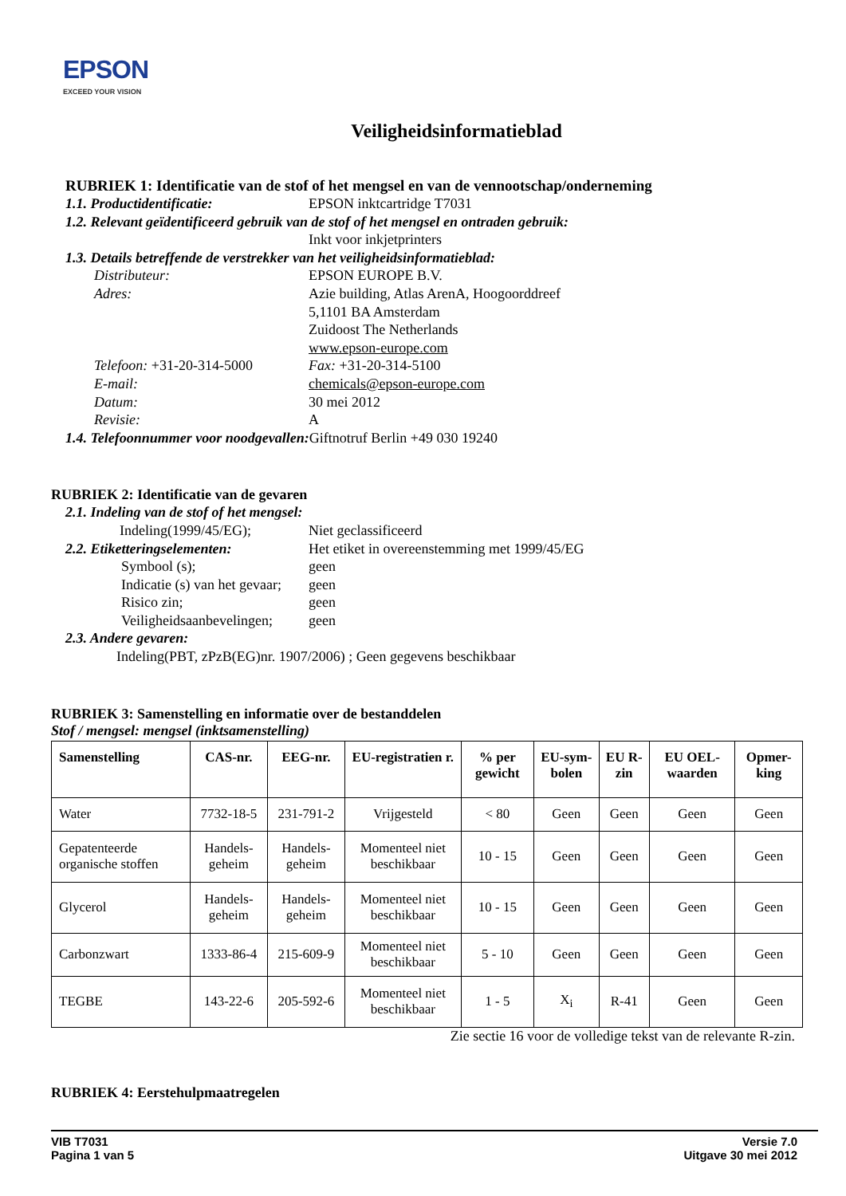EPSON
EXCEED YOUR VISION
Veiligheidsinformatieblad
RUBRIEK 1: Identificatie van de stof of het mengsel en van de vennootschap/onderneming
1.1. Productidentificatie: EPSON inktcartridge T7031
1.2. Relevant geïdentificeerd gebruik van de stof of het mengsel en ontraden gebruik:
Inkt voor inkjetprinters
1.3. Details betreffende de verstrekker van het veiligheidsinformatieblad:
Distributeur: EPSON EUROPE B.V.
Adres: Azie building, Atlas ArenA, Hoogoorddreef
5,1101 BA Amsterdam
Zuidoost The Netherlands
www.epson-europe.com
Telefoon: +31-20-314-5000 Fax: +31-20-314-5100
E-mail: chemicals@epson-europe.com
Datum: 30 mei 2012
Revisie: A
1.4. Telefoonnummer voor noodgevallen: Giftnotruf Berlin +49 030 19240
RUBRIEK 2: Identificatie van de gevaren
2.1. Indeling van de stof of het mengsel:
Indeling(1999/45/EG); Niet geclassificeerd
2.2. Etiketteringselementen: Het etiket in overeenstemming met 1999/45/EG
Symbool (s); geen
Indicatie (s) van het gevaar; geen
Risico zin; geen
Veiligheidsaanbevelingen; geen
2.3. Andere gevaren:
Indeling(PBT, zPzB(EG)nr. 1907/2006) ; Geen gegevens beschikbaar
RUBRIEK 3: Samenstelling en informatie over de bestanddelen
Stof / mengsel: mengsel (inktsamenstelling)
| Samenstelling | CAS-nr. | EEG-nr. | EU-registratien r. | % per gewicht | EU-sym-bolen | EU R-zin | EU OEL-waarden | Opmer-king |
| --- | --- | --- | --- | --- | --- | --- | --- | --- |
| Water | 7732-18-5 | 231-791-2 | Vrijgesteld | < 80 | Geen | Geen | Geen | Geen |
| Gepatenteerde organische stoffen | Handels-geheim | Handels-geheim | Momenteel niet beschikbaar | 10 - 15 | Geen | Geen | Geen | Geen |
| Glycerol | Handels-geheim | Handels-geheim | Momenteel niet beschikbaar | 10 - 15 | Geen | Geen | Geen | Geen |
| Carbonzwart | 1333-86-4 | 215-609-9 | Momenteel niet beschikbaar | 5 - 10 | Geen | Geen | Geen | Geen |
| TEGBE | 143-22-6 | 205-592-6 | Momenteel niet beschikbaar | 1 - 5 | X<sub>i</sub> | R-41 | Geen | Geen |
Zie sectie 16 voor de volledige tekst van de relevante R-zin.
RUBRIEK 4: Eerstehulpmaatregelen
VIB T7031
Pagina 1 van 5 Versie 7.0
Uitgave 30 mei 2012